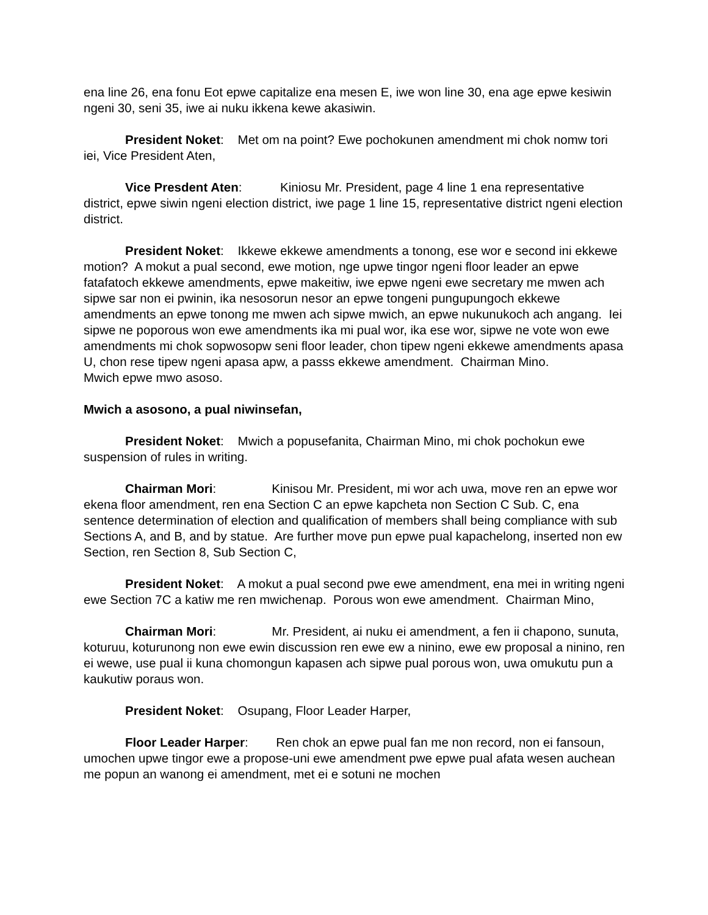ena line 26, ena fonu Eot epwe capitalize ena mesen E, iwe won line 30, ena age epwe kesiwin ngeni 30, seni 35, iwe ai nuku ikkena kewe akasiwin.
President Noket: Met om na point? Ewe pochokunen amendment mi chok nomw tori iei, Vice President Aten,
Vice Presdent Aten: Kiniosu Mr. President, page 4 line 1 ena representative district, epwe siwin ngeni election district, iwe page 1 line 15, representative district ngeni election district.
President Noket: Ikkewe ekkewe amendments a tonong, ese wor e second ini ekkewe motion? A mokut a pual second, ewe motion, nge upwe tingor ngeni floor leader an epwe fatafatoch ekkewe amendments, epwe makeitiw, iwe epwe ngeni ewe secretary me mwen ach sipwe sar non ei pwinin, ika nesosorun nesor an epwe tongeni pungupungoch ekkewe amendments an epwe tonong me mwen ach sipwe mwich, an epwe nukunukoch ach angang. Iei sipwe ne poporous won ewe amendments ika mi pual wor, ika ese wor, sipwe ne vote won ewe amendments mi chok sopwosopw seni floor leader, chon tipew ngeni ekkewe amendments apasa U, chon rese tipew ngeni apasa apw, a passs ekkewe amendment. Chairman Mino.
Mwich epwe mwo asoso.
Mwich a asosono, a pual niwinsefan,
President Noket: Mwich a popusefanita, Chairman Mino, mi chok pochokun ewe suspension of rules in writing.
Chairman Mori: Kinisou Mr. President, mi wor ach uwa, move ren an epwe wor ekena floor amendment, ren ena Section C an epwe kapcheta non Section C Sub. C, ena sentence determination of election and qualification of members shall being compliance with sub Sections A, and B, and by statue. Are further move pun epwe pual kapachelong, inserted non ew Section, ren Section 8, Sub Section C,
President Noket: A mokut a pual second pwe ewe amendment, ena mei in writing ngeni ewe Section 7C a katiw me ren mwichenap. Porous won ewe amendment. Chairman Mino,
Chairman Mori: Mr. President, ai nuku ei amendment, a fen ii chapono, sunuta, koturuu, koturunong non ewe ewin discussion ren ewe ew a ninino, ewe ew proposal a ninino, ren ei wewe, use pual ii kuna chomongun kapasen ach sipwe pual porous won, uwa omukutu pun a kaukutiw poraus won.
President Noket: Osupang, Floor Leader Harper,
Floor Leader Harper: Ren chok an epwe pual fan me non record, non ei fansoun, umochen upwe tingor ewe a propose-uni ewe amendment pwe epwe pual afata wesen auchean me popun an wanong ei amendment, met ei e sotuni ne mochen